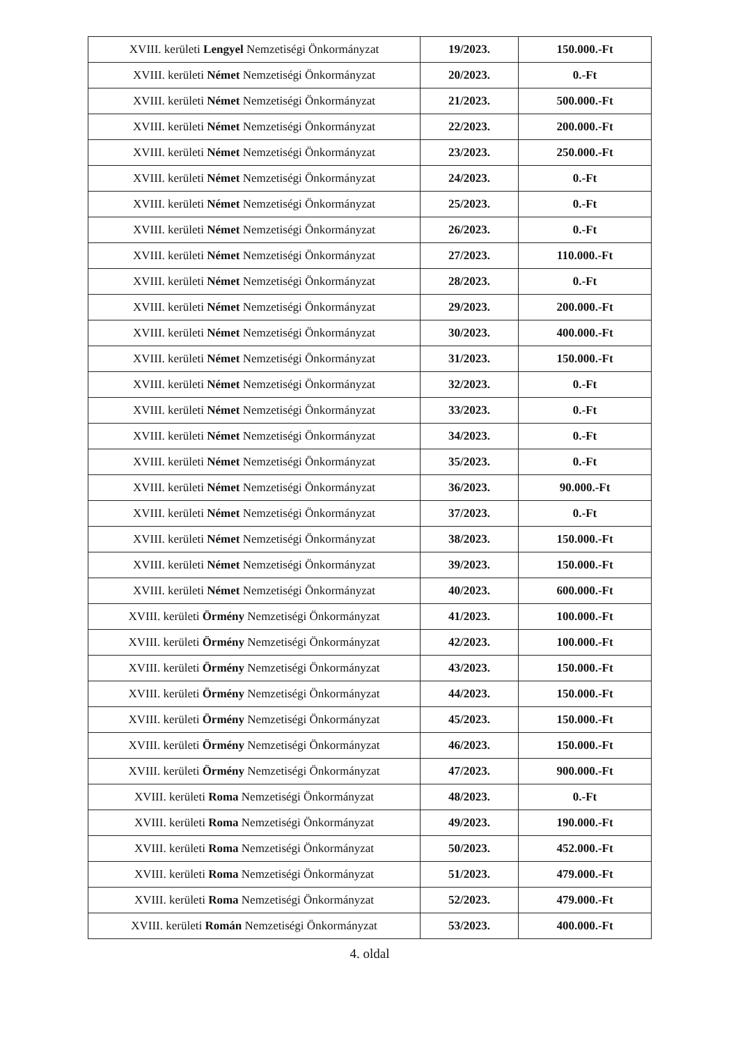| XVIII. kerületi Lengyel Nemzetiségi Önkormányzat | 19/2023. | 150.000.-Ft |
| XVIII. kerületi Német Nemzetiségi Önkormányzat | 20/2023. | 0.-Ft |
| XVIII. kerületi Német Nemzetiségi Önkormányzat | 21/2023. | 500.000.-Ft |
| XVIII. kerületi Német Nemzetiségi Önkormányzat | 22/2023. | 200.000.-Ft |
| XVIII. kerületi Német Nemzetiségi Önkormányzat | 23/2023. | 250.000.-Ft |
| XVIII. kerületi Német Nemzetiségi Önkormányzat | 24/2023. | 0.-Ft |
| XVIII. kerületi Német Nemzetiségi Önkormányzat | 25/2023. | 0.-Ft |
| XVIII. kerületi Német Nemzetiségi Önkormányzat | 26/2023. | 0.-Ft |
| XVIII. kerületi Német Nemzetiségi Önkormányzat | 27/2023. | 110.000.-Ft |
| XVIII. kerületi Német Nemzetiségi Önkormányzat | 28/2023. | 0.-Ft |
| XVIII. kerületi Német Nemzetiségi Önkormányzat | 29/2023. | 200.000.-Ft |
| XVIII. kerületi Német Nemzetiségi Önkormányzat | 30/2023. | 400.000.-Ft |
| XVIII. kerületi Német Nemzetiségi Önkormányzat | 31/2023. | 150.000.-Ft |
| XVIII. kerületi Német Nemzetiségi Önkormányzat | 32/2023. | 0.-Ft |
| XVIII. kerületi Német Nemzetiségi Önkormányzat | 33/2023. | 0.-Ft |
| XVIII. kerületi Német Nemzetiségi Önkormányzat | 34/2023. | 0.-Ft |
| XVIII. kerületi Német Nemzetiségi Önkormányzat | 35/2023. | 0.-Ft |
| XVIII. kerületi Német Nemzetiségi Önkormányzat | 36/2023. | 90.000.-Ft |
| XVIII. kerületi Német Nemzetiségi Önkormányzat | 37/2023. | 0.-Ft |
| XVIII. kerületi Német Nemzetiségi Önkormányzat | 38/2023. | 150.000.-Ft |
| XVIII. kerületi Német Nemzetiségi Önkormányzat | 39/2023. | 150.000.-Ft |
| XVIII. kerületi Német Nemzetiségi Önkormányzat | 40/2023. | 600.000.-Ft |
| XVIII. kerületi Örmény Nemzetiségi Önkormányzat | 41/2023. | 100.000.-Ft |
| XVIII. kerületi Örmény Nemzetiségi Önkormányzat | 42/2023. | 100.000.-Ft |
| XVIII. kerületi Örmény Nemzetiségi Önkormányzat | 43/2023. | 150.000.-Ft |
| XVIII. kerületi Örmény Nemzetiségi Önkormányzat | 44/2023. | 150.000.-Ft |
| XVIII. kerületi Örmény Nemzetiségi Önkormányzat | 45/2023. | 150.000.-Ft |
| XVIII. kerületi Örmény Nemzetiségi Önkormányzat | 46/2023. | 150.000.-Ft |
| XVIII. kerületi Örmény Nemzetiségi Önkormányzat | 47/2023. | 900.000.-Ft |
| XVIII. kerületi Roma Nemzetiségi Önkormányzat | 48/2023. | 0.-Ft |
| XVIII. kerületi Roma Nemzetiségi Önkormányzat | 49/2023. | 190.000.-Ft |
| XVIII. kerületi Roma Nemzetiségi Önkormányzat | 50/2023. | 452.000.-Ft |
| XVIII. kerületi Roma Nemzetiségi Önkormányzat | 51/2023. | 479.000.-Ft |
| XVIII. kerületi Roma Nemzetiségi Önkormányzat | 52/2023. | 479.000.-Ft |
| XVIII. kerületi Román Nemzetiségi Önkormányzat | 53/2023. | 400.000.-Ft |
4. oldal